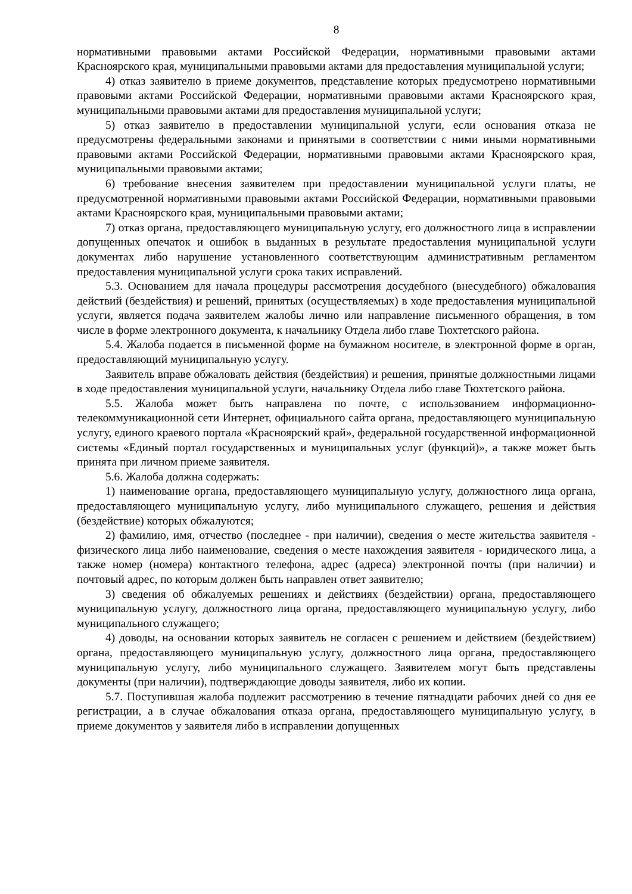8
нормативными правовыми актами Российской Федерации, нормативными правовыми актами Красноярского края, муниципальными правовыми актами для предоставления муниципальной услуги;
4) отказ заявителю в приеме документов, представление которых предусмотрено нормативными правовыми актами Российской Федерации, нормативными правовыми актами Красноярского края, муниципальными правовыми актами для предоставления муниципальной услуги;
5) отказ заявителю в предоставлении муниципальной услуги, если основания отказа не предусмотрены федеральными законами и принятыми в соответствии с ними иными нормативными правовыми актами Российской Федерации, нормативными правовыми актами Красноярского края, муниципальными правовыми актами;
6) требование внесения заявителем при предоставлении муниципальной услуги платы, не предусмотренной нормативными правовыми актами Российской Федерации, нормативными правовыми актами Красноярского края, муниципальными правовыми актами;
7) отказ органа, предоставляющего муниципальную услугу, его должностного лица в исправлении допущенных опечаток и ошибок в выданных в результате предоставления муниципальной услуги документах либо нарушение установленного соответствующим административным регламентом предоставления муниципальной услуги срока таких исправлений.
5.3. Основанием для начала процедуры рассмотрения досудебного (внесудебного) обжалования действий (бездействия) и решений, принятых (осуществляемых) в ходе предоставления муниципальной услуги, является подача заявителем жалобы лично или направление письменного обращения, в том числе в форме электронного документа, к начальнику Отдела либо главе Тюхтетского района.
5.4. Жалоба подается в письменной форме на бумажном носителе, в электронной форме в орган, предоставляющий муниципальную услугу.
Заявитель вправе обжаловать действия (бездействия) и решения, принятые должностными лицами в ходе предоставления муниципальной услуги, начальнику Отдела либо главе Тюхтетского района.
5.5. Жалоба может быть направлена по почте, с использованием информационно-телекоммуникационной сети Интернет, официального сайта органа, предоставляющего муниципальную услугу, единого краевого портала «Красноярский край», федеральной государственной информационной системы «Единый портал государственных и муниципальных услуг (функций)», а также может быть принята при личном приеме заявителя.
5.6. Жалоба должна содержать:
1) наименование органа, предоставляющего муниципальную услугу, должностного лица органа, предоставляющего муниципальную услугу, либо муниципального служащего, решения и действия (бездействие) которых обжалуются;
2) фамилию, имя, отчество (последнее - при наличии), сведения о месте жительства заявителя - физического лица либо наименование, сведения о месте нахождения заявителя - юридического лица, а также номер (номера) контактного телефона, адрес (адреса) электронной почты (при наличии) и почтовый адрес, по которым должен быть направлен ответ заявителю;
3) сведения об обжалуемых решениях и действиях (бездействии) органа, предоставляющего муниципальную услугу, должностного лица органа, предоставляющего муниципальную услугу, либо муниципального служащего;
4) доводы, на основании которых заявитель не согласен с решением и действием (бездействием) органа, предоставляющего муниципальную услугу, должностного лица органа, предоставляющего муниципальную услугу, либо муниципального служащего. Заявителем могут быть представлены документы (при наличии), подтверждающие доводы заявителя, либо их копии.
5.7. Поступившая жалоба подлежит рассмотрению в течение пятнадцати рабочих дней со дня ее регистрации, а в случае обжалования отказа органа, предоставляющего муниципальную услугу, в приеме документов у заявителя либо в исправлении допущенных